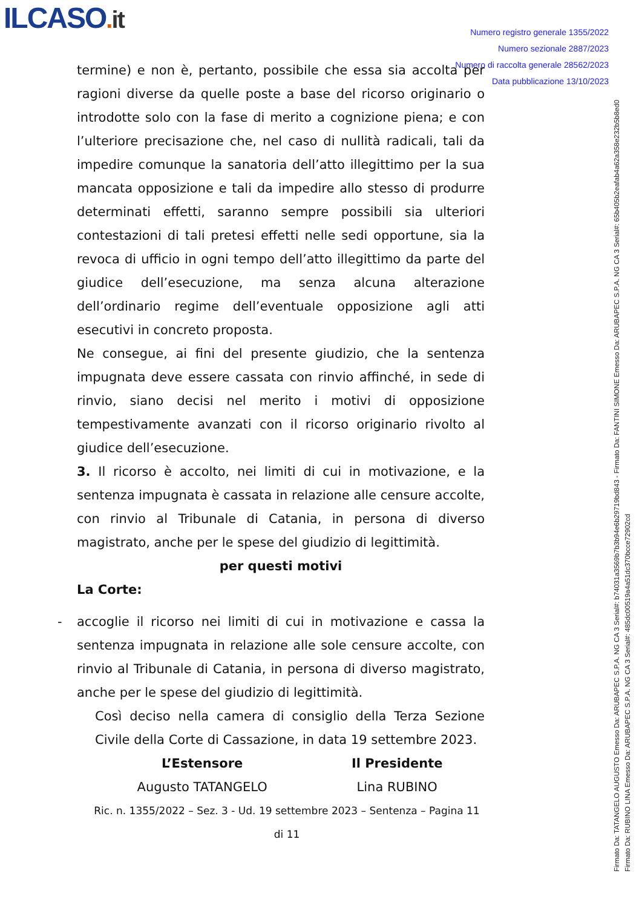ILCASO. it
Numero registro generale 1355/2022
Numero sezionale 2887/2023
Numero di raccolta generale 28562/2023
Data pubblicazione 13/10/2023
termine) e non è, pertanto, possibile che essa sia accolta per ragioni diverse da quelle poste a base del ricorso originario o introdotte solo con la fase di merito a cognizione piena; e con l’ulteriore precisazione che, nel caso di nullità radicali, tali da impedire comunque la sanatoria dell’atto illegittimo per la sua mancata opposizione e tali da impedire allo stesso di produrre determinati effetti, saranno sempre possibili sia ulteriori contestazioni di tali pretesi effetti nelle sedi opportune, sia la revoca di ufficio in ogni tempo dell’atto illegittimo da parte del giudice dell’esecuzione, ma senza alcuna alterazione dell’ordinario regime dell’eventuale opposizione agli atti esecutivi in concreto proposta.
Ne consegue, ai fini del presente giudizio, che la sentenza impugnata deve essere cassata con rinvio affinché, in sede di rinvio, siano decisi nel merito i motivi di opposizione tempestivamente avanzati con il ricorso originario rivolto al giudice dell’esecuzione.
3. Il ricorso è accolto, nei limiti di cui in motivazione, e la sentenza impugnata è cassata in relazione alle censure accolte, con rinvio al Tribunale di Catania, in persona di diverso magistrato, anche per le spese del giudizio di legittimità.
per questi motivi
La Corte:
- accoglie il ricorso nei limiti di cui in motivazione e cassa la sentenza impugnata in relazione alle sole censure accolte, con rinvio al Tribunale di Catania, in persona di diverso magistrato, anche per le spese del giudizio di legittimità.
Così deciso nella camera di consiglio della Terza Sezione Civile della Corte di Cassazione, in data 19 settembre 2023.
L’Estensore
Augusto TATANGELO
Il Presidente
Lina RUBINO
Ric. n. 1355/2022 – Sez. 3 - Ud. 19 settembre 2023 – Sentenza – Pagina 11 di 11
Firmato Da: TATANGELO AUGUSTO Emesso Da: ARUBAPEC S.P.A. NG CA 3 Serial#: b74031a3569b7b3b94e6b29719bd843 - Firmato Da: FANTINI SIMONE Emesso Da: ARUBAPEC S.P.A. NG CA 3 Serial#: 65b405b2eafab4a62a358e232b5b8ed0
Firmato Da: RUBINO LINA Emesso Da: ARUBAPEC S.P.A. NG CA 3 Serial#: 485dc00519a4a51dc370bcce72902cd